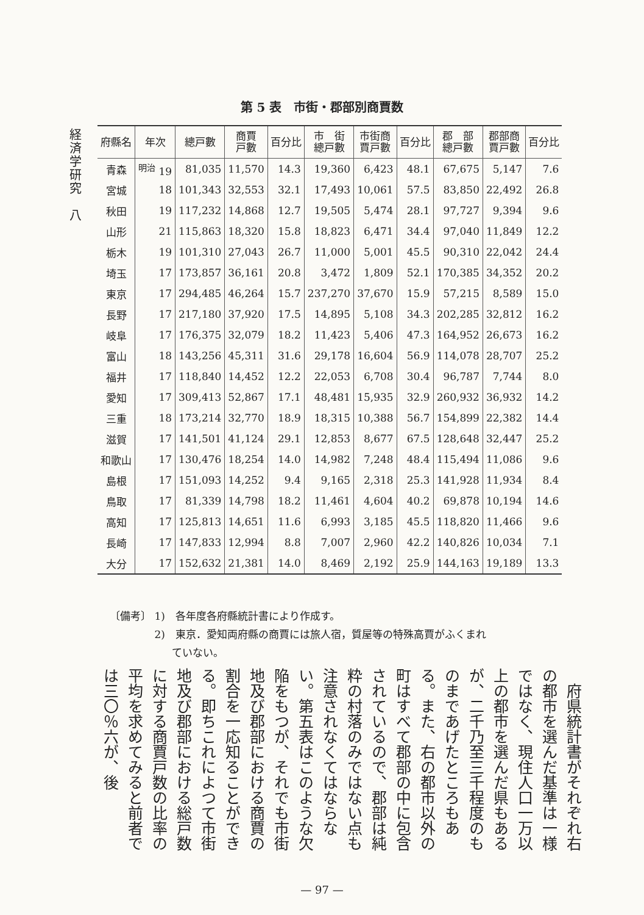経済学研究　八
第 5 表　市街・郡部別商賈数
| 府縣名 | 年次 | 總戸數 | 商賈 戸數 | 百分比 | 市 街 總戸數 | 市街商 賈戸數 | 百分比 | 郡 部 總戸數 | 郡部商 賈戸數 | 百分比 |
| --- | --- | --- | --- | --- | --- | --- | --- | --- | --- | --- |
| 青森 | <sup>明治</sup> 19 | 81,035 | 11,570 | 14.3 | 19,360 | 6,423 | 48.1 | 67,675 | 5,147 | 7.6 |
| 宮城 | 18 | 101,343 | 32,553 | 32.1 | 17,493 | 10,061 | 57.5 | 83,850 | 22,492 | 26.8 |
| 秋田 | 19 | 117,232 | 14,868 | 12.7 | 19,505 | 5,474 | 28.1 | 97,727 | 9,394 | 9.6 |
| 山形 | 21 | 115,863 | 18,320 | 15.8 | 18,823 | 6,471 | 34.4 | 97,040 | 11,849 | 12.2 |
| 栃木 | 19 | 101,310 | 27,043 | 26.7 | 11,000 | 5,001 | 45.5 | 90,310 | 22,042 | 24.4 |
| 埼玉 | 17 | 173,857 | 36,161 | 20.8 | 3,472 | 1,809 | 52.1 | 170,385 | 34,352 | 20.2 |
| 東京 | 17 | 294,485 | 46,264 | 15.7 | 237,270 | 37,670 | 15.9 | 57,215 | 8,589 | 15.0 |
| 長野 | 17 | 217,180 | 37,920 | 17.5 | 14,895 | 5,108 | 34.3 | 202,285 | 32,812 | 16.2 |
| 岐阜 | 17 | 176,375 | 32,079 | 18.2 | 11,423 | 5,406 | 47.3 | 164,952 | 26,673 | 16.2 |
| 富山 | 18 | 143,256 | 45,311 | 31.6 | 29,178 | 16,604 | 56.9 | 114,078 | 28,707 | 25.2 |
| 福井 | 17 | 118,840 | 14,452 | 12.2 | 22,053 | 6,708 | 30.4 | 96,787 | 7,744 | 8.0 |
| 愛知 | 17 | 309,413 | 52,867 | 17.1 | 48,481 | 15,935 | 32.9 | 260,932 | 36,932 | 14.2 |
| 三重 | 18 | 173,214 | 32,770 | 18.9 | 18,315 | 10,388 | 56.7 | 154,899 | 22,382 | 14.4 |
| 滋賀 | 17 | 141,501 | 41,124 | 29.1 | 12,853 | 8,677 | 67.5 | 128,648 | 32,447 | 25.2 |
| 和歌山 | 17 | 130,476 | 18,254 | 14.0 | 14,982 | 7,248 | 48.4 | 115,494 | 11,086 | 9.6 |
| 島根 | 17 | 151,093 | 14,252 | 9.4 | 9,165 | 2,318 | 25.3 | 141,928 | 11,934 | 8.4 |
| 鳥取 | 17 | 81,339 | 14,798 | 18.2 | 11,461 | 4,604 | 40.2 | 69,878 | 10,194 | 14.6 |
| 高知 | 17 | 125,813 | 14,651 | 11.6 | 6,993 | 3,185 | 45.5 | 118,820 | 11,466 | 9.6 |
| 長崎 | 17 | 147,833 | 12,994 | 8.8 | 7,007 | 2,960 | 42.2 | 140,826 | 10,034 | 7.1 |
| 大分 | 17 | 152,632 | 21,381 | 14.0 | 8,469 | 2,192 | 25.9 | 144,163 | 19,189 | 13.3 |
〔備考〕 1)　各年度各府縣統計書により作成す。
　　　　 2)　東京．愛知両府縣の商賈には旅人宿，質屋等の特殊高賈がふくまれ
　　　　　　ていない。
　府県統計書がそれぞれ右の都市を選んだ基準は一様ではなく、現住人口一万以上の都市を選んだ県もあるが、二千乃至三千程度のものまであげたところもある。また、右の都市以外の町はすべて郡部の中に包含されているので、郡部は純粋の村落のみではない点も注意されなくてはならない。第五表はこのような欠陥をもつが、それでも市街地及び郡部における商賈の割合を一応知ることができる。即ちこれによつて市街地及び郡部における総戸数に対する商賈戸数の比率の平均を求めてみると前者では三〇％六が、後
— 97 —